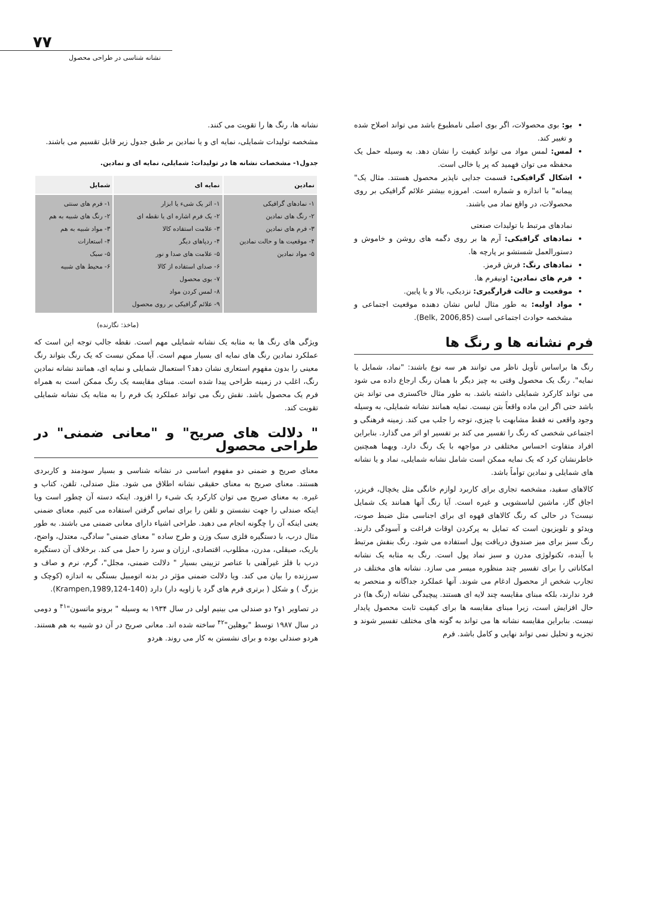۷۷
نشانه شناسی در طراحی محصول
بو: بوی محصولات، اگر بوی اصلی نامطبوع باشد می تواند اصلاح شده و تغییر کند.
لمس: لمس مواد می تواند کیفیت را نشان دهد. به وسیله حمل یک محفظه می توان فهمید که پر یا خالی است.
اشکال گرافیکی: قسمت جدایی ناپذیر محصول هستند. مثال یک" پیمانه" با اندازه و شماره است. امروزه بیشتر علائم گرافیکی بر روی محصولات، در واقع نماد می باشند.
نمادهای مرتبط با تولیدات صنعتی
نمادهای گرافیکی: آرم ها بر روی دگمه های روشن و خاموش و دستورالعمل شستشو بر پارچه ها.
نمادهای رنگ: فرش قرمز.
فرم های نمادین: اونیفرم ها.
موقعیت و حالت قرارگیری: نزدیکی، بالا و یا پایین.
مواد اولیه: به طور مثال لباس نشان دهنده موقعیت اجتماعی و مشخصه حوادث اجتماعی است (Belk, 2006,85).
فرم نشانه ها و رنگ ها
رنگ ها براساس تأویل ناظر می توانند هر سه نوع باشند: "نماد، شمایل یا نمایه". رنگ یک محصول وقتی به چیز دیگر با همان رنگ ارجاع داده می شود می تواند کارکرد شمایلی داشته باشد. به طور مثال خاکستری می تواند بتن باشد حتی اگر این ماده واقعاً بتن نیست. نمایه همانند نشانه شمایلی، به وسیله وجود واقعی نه فقط مشابهت با چیزی، توجه را جلب می کند. زمینه فرهنگی و اجتماعی شخصی که رنگ را تفسیر می کند بر تفسیر او اثر می گذارد. بنابراین افراد متفاوت احساس مختلفی در مواجهه با یک رنگ دارد. ویهما همچنین خاطرنشان کرد که یک نمایه ممکن است شامل نشانه شمایلی، نماد و یا نشانه های شمایلی و نمادین توأماً باشد.
کالاهای سفید، مشخصه تجاری برای کاربرد لوازم خانگی مثل یخچال، فریزر، اجاق گاز، ماشین لباسشویی و غیره است. آیا رنگ آنها همانند یک شمایل نیست؟ در حالی که رنگ کالاهای قهوه ای برای اجناسی مثل ضبط صوت، ویدئو و تلویزیون است که تمایل به پرکردن اوقات فراغت و آسودگی دارند. رنگ سبز برای میز صندوق دریافت پول استفاده می شود. رنگ بنفش مرتبط با آینده، تکنولوژی مدرن و سبز نماد پول است. رنگ به مثابه یک نشانه امکاناتی را برای تفسیر چند منظوره میسر می سازد. نشانه های مختلف در تجارب شخص از محصول ادغام می شوند. آنها عملکرد جداگانه و منحصر به فرد ندارند، بلکه مبنای مقایسه چند لایه ای هستند. پیچیدگی نشانه (رنگ ها) در حال افزایش است، زیرا مبنای مقایسه ها برای کیفیت ثابت محصول پایدار نیست. بنابراین مقایسه نشانه ها می تواند به گونه های مختلف تفسیر شوند و تجزیه و تحلیل نمی تواند نهایی و کامل باشد. فرم
نشانه ها، رنگ ها را تقویت می کنند.
مشخصه تولیدات شمایلی، نمایه ای و یا نمادین بر طبق جدول زیر قابل تقسیم می باشند.
جدول۱- مشخصات نشانه ها در تولیدات: شمایلی، نمایه ای و نمادین.
| نمادین | نمایه ای | شمایل |
| --- | --- | --- |
| ۱- نمادهای گرافیکی ۲- رنگ های نمادین ۳- فرم های نمادین ۴- موقعیت ها و حالت نمادین ۵- مواد نمادین | ۱- اثر یک شیء یا ابزار ۲- یک فرم اشاره ای یا نقطه ای ۳- علامت استفاده کالا ۴- ردپاهای دیگر ۵- علامت های صدا و نور ۶- صدای استفاده از کالا ۷- بوی محصول ۸- لمس کردن مواد ۹- علائم گرافیکی بر روی محصول | ۱- فرم های سنتی ۲- رنگ های شبیه به هم ۳- مواد شبیه به هم ۴- استعارات ۵- سبک ۶- محیط های شبیه |
(ماخذ: نگارنده)
ویژگی های رنگ ها به مثابه یک نشانه شمایلی مهم است. نقطه جالب توجه این است که عملکرد نمادین رنگ های نمایه ای بسیار مبهم است. آیا ممکن نیست که یک رنگ بتواند رنگ معینی را بدون مفهوم استعاری نشان دهد؟ استعمال شمایلی و نمایه ای، همانند نشانه نمادین رنگ، اغلب در زمینه طراحی پیدا شده است. مبنای مقایسه یک رنگ ممکن است به همراه فرم یک محصول باشد. نقش رنگ می تواند عملکرد یک فرم را به مثابه یک نشانه شمایلی تقویت کند.
" دلالت های صریح" و "معانی ضمنی" در طراحی محصول
معنای صریح و ضمنی دو مفهوم اساسی در نشانه شناسی و بسیار سودمند و کاربردی هستند. معنای صریح به معنای حقیقی نشانه اطلاق می شود. مثل صندلی، تلفن، کتاب و غیره. به معنای صریح می توان کارکرد یک شیء را افزود. اینکه دسته آن چطور است ویا اینکه صندلی را جهت نشستن و تلفن را برای تماس گرفتن استفاده می کنیم. معنای ضمنی یعنی اینکه آن را چگونه انجام می دهید. طراحی اشیاء دارای معانی ضمنی می باشند. به طور مثال درب، با دستگیره فلزی سبک وزن و طرح ساده " معنای ضمنی" سادگی، معتدل، واضح، باریک، صیقلی، مدرن، مطلوب، اقتصادی، ارزان و سرد را حمل می کند. برخلاف آن دستگیره درب با فلز غیرآهنی با عناصر تزیینی بسیار " دلالت ضمنی، مجلل"، گرم، نرم و صاف و سرزنده را بیان می کند. ویا دلالت ضمنی مؤثر در بدنه اتومبیل بستگی به اندازه (کوچک و بزرگ ) و شکل ( برتری فرم های گرد یا زاویه دار) دارد (Krampen,1989,124-140).
در تصاویر ۱و۲ دو صندلی می بینیم اولی در سال ۱۹۳۴ به وسیله " برونو ماتسون"<sup>۴۱</sup> و دومی در سال ۱۹۸۷ توسط "بوهلین"<sup>۴۲</sup> ساخته شده اند. معانی صریح در آن دو شبیه به هم هستند. هردو صندلی بوده و برای نشستن به کار می روند. هردو